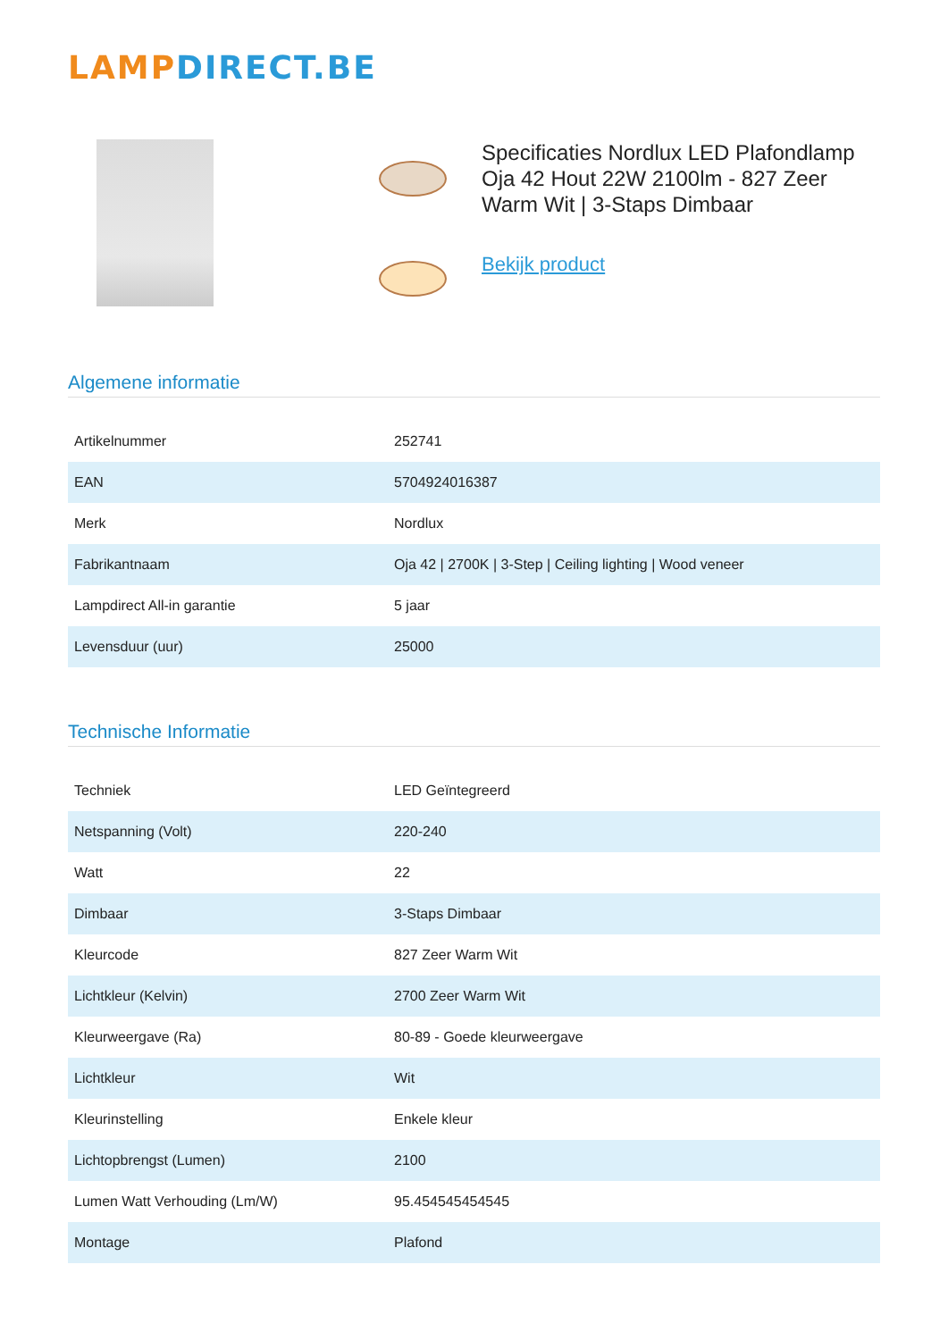LAMP DIRECT.BE
Specificaties Nordlux LED Plafondlamp Oja 42 Hout 22W 2100lm - 827 Zeer Warm Wit | 3-Staps Dimbaar
Bekijk product
Algemene informatie
| Artikelnummer | 252741 |
| EAN | 5704924016387 |
| Merk | Nordlux |
| Fabrikantnaam | Oja 42 / 2700K / 3-Step / Ceiling lighting / Wood veneer |
| Lampdirect All-in garantie | 5 jaar |
| Levensduur (uur) | 25000 |
Technische Informatie
| Techniek | LED Geïntegreerd |
| Netspanning (Volt) | 220-240 |
| Watt | 22 |
| Dimbaar | 3-Staps Dimbaar |
| Kleurcode | 827 Zeer Warm Wit |
| Lichtkleur (Kelvin) | 2700 Zeer Warm Wit |
| Kleurweergave (Ra) | 80-89 - Goede kleurweergave |
| Lichtkleur | Wit |
| Kleurinstelling | Enkele kleur |
| Lichtopbrengst (Lumen) | 2100 |
| Lumen Watt Verhouding (Lm/W) | 95.454545454545 |
| Montage | Plafond |